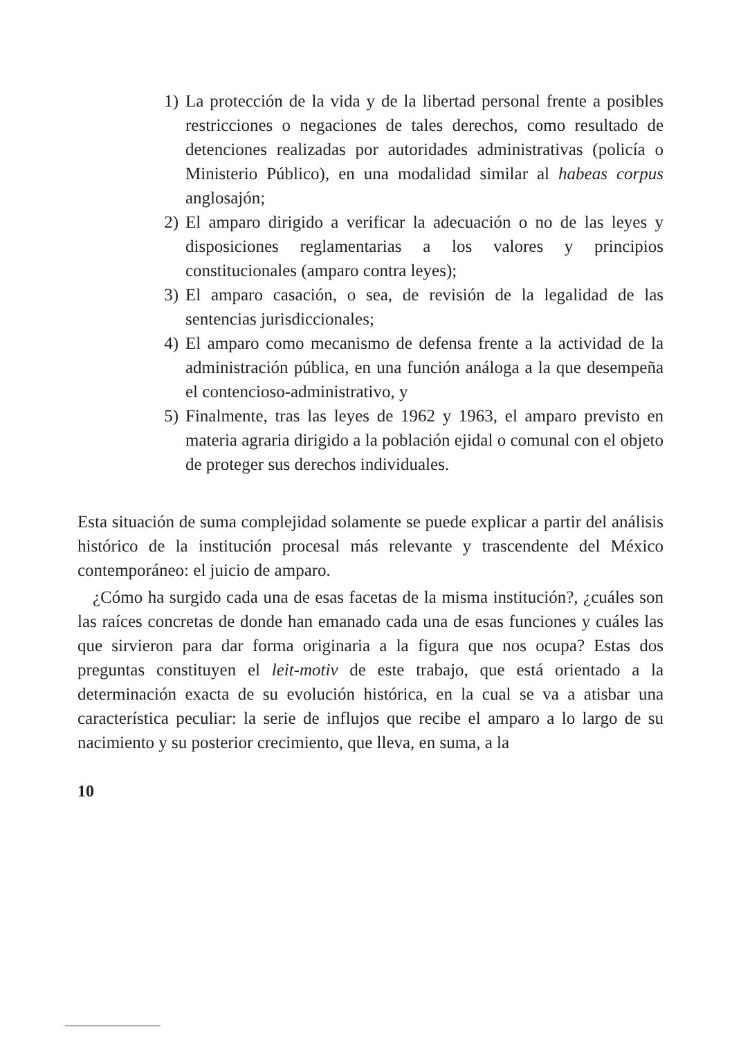1) La protección de la vida y de la libertad personal frente a posibles restricciones o negaciones de tales derechos, como resultado de detenciones realizadas por autoridades administrativas (policía o Ministerio Público), en una modalidad similar al habeas corpus anglosajón;
2) El amparo dirigido a verificar la adecuación o no de las leyes y disposiciones reglamentarias a los valores y principios constitucionales (amparo contra leyes);
3) El amparo casación, o sea, de revisión de la legalidad de las sentencias jurisdiccionales;
4) El amparo como mecanismo de defensa frente a la actividad de la administración pública, en una función análoga a la que desempeña el contencioso-administrativo, y
5) Finalmente, tras las leyes de 1962 y 1963, el amparo previsto en materia agraria dirigido a la población ejidal o comunal con el objeto de proteger sus derechos individuales.
Esta situación de suma complejidad solamente se puede explicar a partir del análisis histórico de la institución procesal más relevante y trascendente del México contemporáneo: el juicio de amparo.
¿Cómo ha surgido cada una de esas facetas de la misma institución?, ¿cuáles son las raíces concretas de donde han emanado cada una de esas funciones y cuáles las que sirvieron para dar forma originaria a la figura que nos ocupa? Estas dos preguntas constituyen el leit-motiv de este trabajo, que está orientado a la determinación exacta de su evolución histórica, en la cual se va a atisbar una característica peculiar: la serie de influjos que recibe el amparo a lo largo de su nacimiento y su posterior crecimiento, que lleva, en suma, a la
10